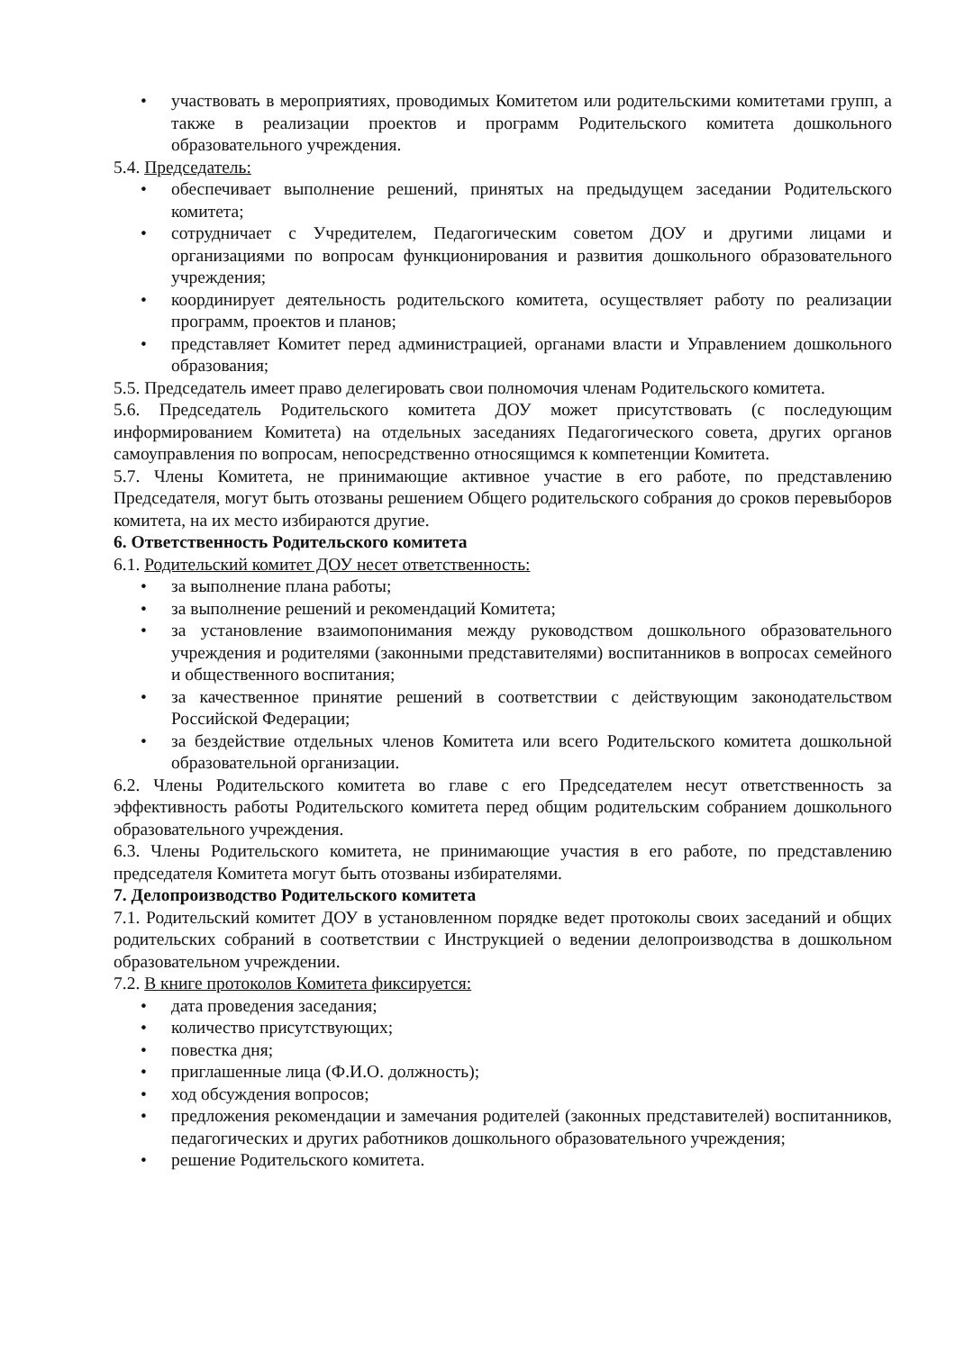• участвовать в мероприятиях, проводимых Комитетом или родительскими комитетами групп, а также в реализации проектов и программ Родительского комитета дошкольного образовательного учреждения.
5.4. Председатель:
• обеспечивает выполнение решений, принятых на предыдущем заседании Родительского комитета;
• сотрудничает с Учредителем, Педагогическим советом ДОУ и другими лицами и организациями по вопросам функционирования и развития дошкольного образовательного учреждения;
• координирует деятельность родительского комитета, осуществляет работу по реализации программ, проектов и планов;
• представляет Комитет перед администрацией, органами власти и Управлением дошкольного образования;
5.5. Председатель имеет право делегировать свои полномочия членам Родительского комитета.
5.6. Председатель Родительского комитета ДОУ может присутствовать (с последующим информированием Комитета) на отдельных заседаниях Педагогического совета, других органов самоуправления по вопросам, непосредственно относящимся к компетенции Комитета.
5.7. Члены Комитета, не принимающие активное участие в его работе, по представлению Председателя, могут быть отозваны решением Общего родительского собрания до сроков перевыборов комитета, на их место избираются другие.
6. Ответственность Родительского комитета
6.1. Родительский комитет ДОУ несет ответственность:
• за выполнение плана работы;
• за выполнение решений и рекомендаций Комитета;
• за установление взаимопонимания между руководством дошкольного образовательного учреждения и родителями (законными представителями) воспитанников в вопросах семейного и общественного воспитания;
• за качественное принятие решений в соответствии с действующим законодательством Российской Федерации;
• за бездействие отдельных членов Комитета или всего Родительского комитета дошкольной образовательной организации.
6.2. Члены Родительского комитета во главе с его Председателем несут ответственность за эффективность работы Родительского комитета перед общим родительским собранием дошкольного образовательного учреждения.
6.3. Члены Родительского комитета, не принимающие участия в его работе, по представлению председателя Комитета могут быть отозваны избирателями.
7. Делопроизводство Родительского комитета
7.1. Родительский комитет ДОУ в установленном порядке ведет протоколы своих заседаний и общих родительских собраний в соответствии с Инструкцией о ведении делопроизводства в дошкольном образовательном учреждении.
7.2. В книге протоколов Комитета фиксируется:
• дата проведения заседания;
• количество присутствующих;
• повестка дня;
• приглашенные лица (Ф.И.О. должность);
• ход обсуждения вопросов;
• предложения рекомендации и замечания родителей (законных представителей) воспитанников, педагогических и других работников дошкольного образовательного учреждения;
• решение Родительского комитета.